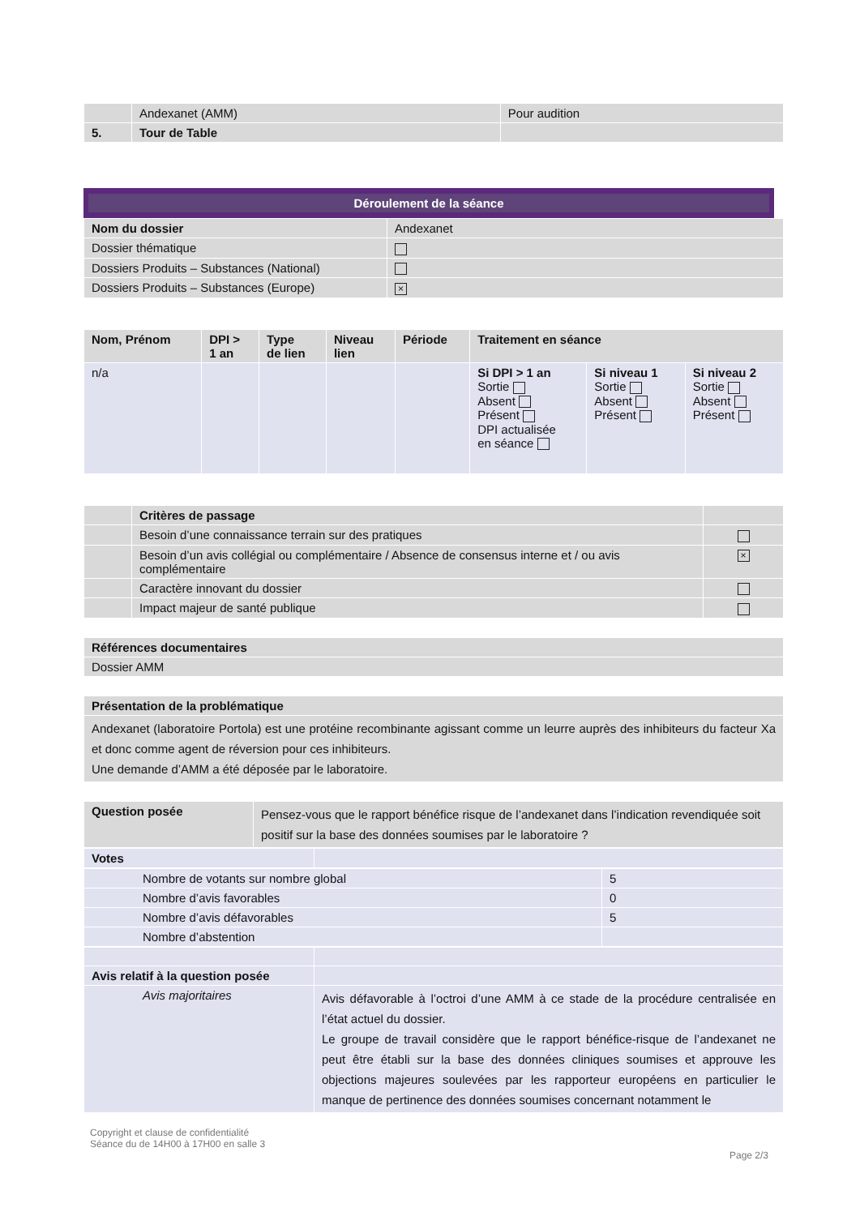| | Andexanet (AMM) | Pour audition |
| 5. | Tour de Table | |
Déroulement de la séance
| Nom du dossier | Andexanet |
| Dossier thématique | |
| Dossiers Produits – Substances (National) | |
| Dossiers Produits – Substances (Europe) | × |
| Nom, Prénom | DPI > 1 an | Type de lien | Niveau lien | Période | Traitement en séance | | |
| --- | --- | --- | --- | --- | --- | --- | --- |
| n/a | | | | | Si DPI > 1 an Sortie Absent Présent DPI actualisée en séance | Si niveau 1 Sortie Absent Présent | Si niveau 2 Sortie Absent Présent |
| | Critères de passage | |
| | Besoin d’une connaissance terrain sur des pratiques | |
| | Besoin d’un avis collégial ou complémentaire / Absence de consensus interne et / ou avis complémentaire | × |
| | Caractère innovant du dossier | |
| | Impact majeur de santé publique | |
| Références documentaires |
| Dossier AMM |
| Présentation de la problématique |
| Andexanet (laboratoire Portola) est une protéine recombinante agissant comme un leurre auprès des inhibiteurs du facteur Xa et donc comme agent de réversion pour ces inhibiteurs. Une demande d’AMM a été déposée par le laboratoire. |
| Question posée | Pensez-vous que le rapport bénéfice risque de l’andexanet dans l’indication revendiquée soit positif sur la base des données soumises par le laboratoire ? |
| Votes | |
| Nombre de votants sur nombre global | 5 |
| Nombre d’avis favorables | 0 |
| Nombre d’avis défavorables | 5 |
| Nombre d’abstention | |
| Avis relatif à la question posée | |
| Avis majoritaires | Avis défavorable à l’octroi d’une AMM à ce stade de la procédure centralisée en l’état actuel du dossier. Le groupe de travail considère que le rapport bénéfice-risque de l’andexanet ne peut être établi sur la base des données cliniques soumises et approuve les objections majeures soulevées par les rapporteur européens en particulier le manque de pertinence des données soumises concernant notamment le |
Copyright et clause de confidentialité
Séance du de 14H00 à 17H00 en salle 3
Page 2/3